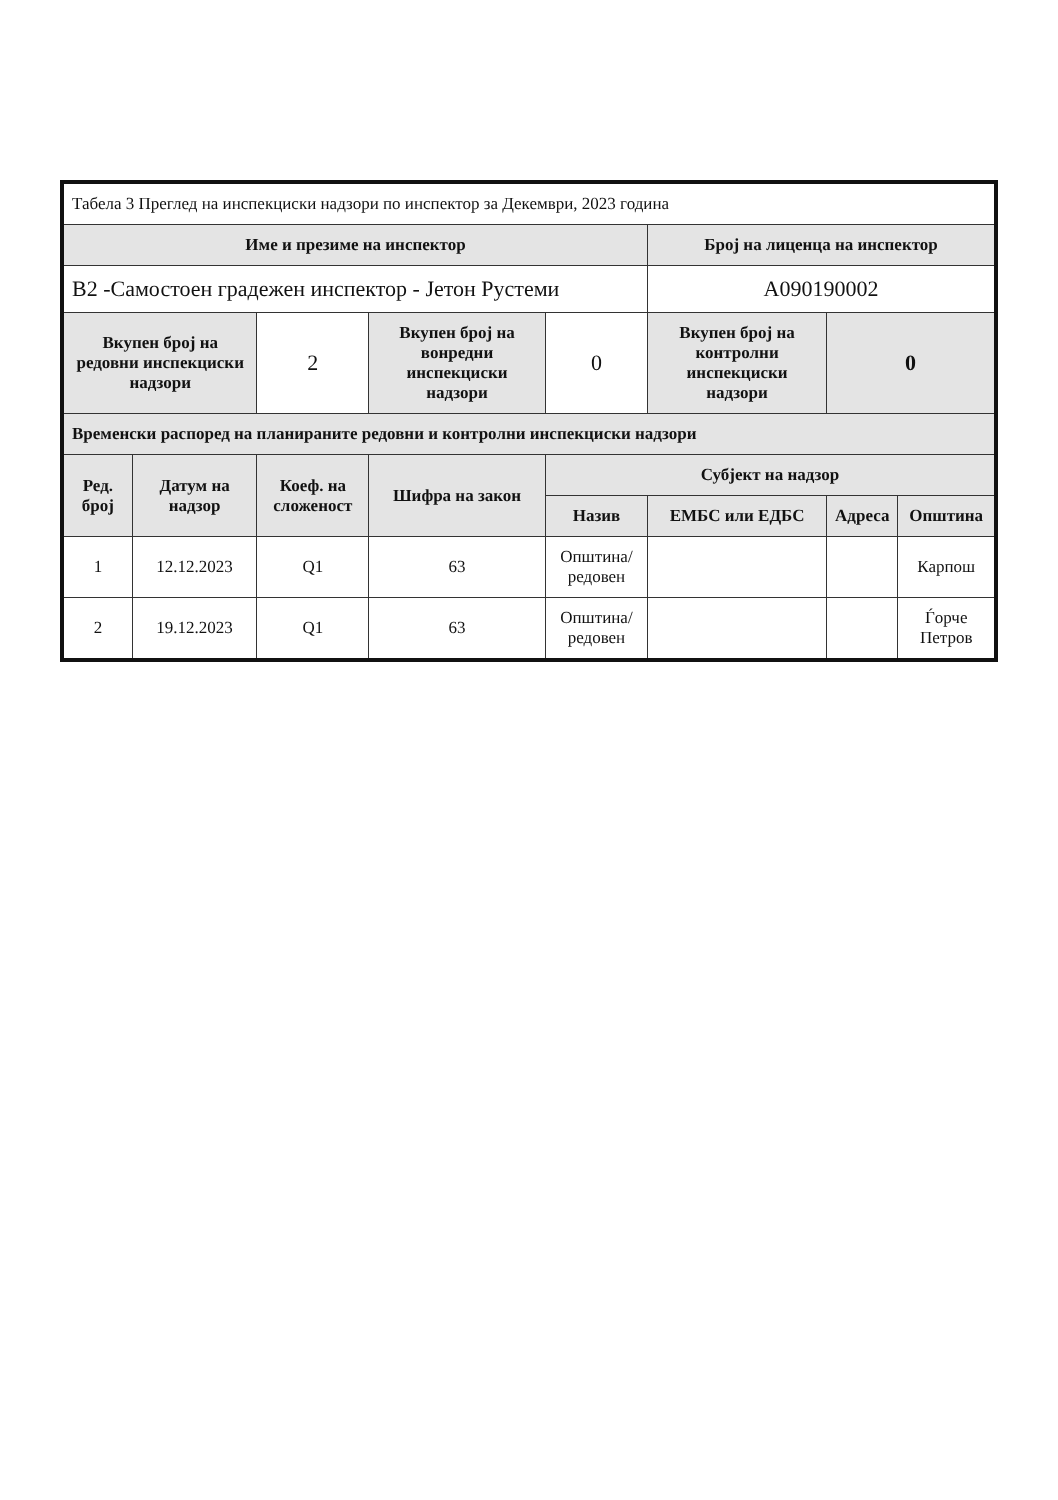| Табела 3 Преглед на инспекциски надзори по инспектор за Декември, 2023 година | | | | | | | |
| Име и презиме на инспектор | | | | | Број на лиценца на инспектор | | |
| В2 -Самостоен градежен инспектор - Јетон Рустеми | | | | | А090190002 | | |
| Вкупен број на редовни инспекциски надзори | | 2 | Вкупен број на вонредни инспекциски надзори | 0 | Вкупен број на контролни инспекциски надзори | 0 | |
| Временски распоред на планираните редовни и контролни инспекциски надзори | | | | | | | |
| Ред. број | Датум на надзор | Коеф. на сложеност | Шифра на закон | Субјект на надзор | | | |
| | | | | Назив | ЕМБС или ЕДБС | Адреса | Општина |
| 1 | 12.12.2023 | Q1 | 63 | Општина/редовен | | | Карпош |
| 2 | 19.12.2023 | Q1 | 63 | Општина/редовен | | | Ѓорче Петров |